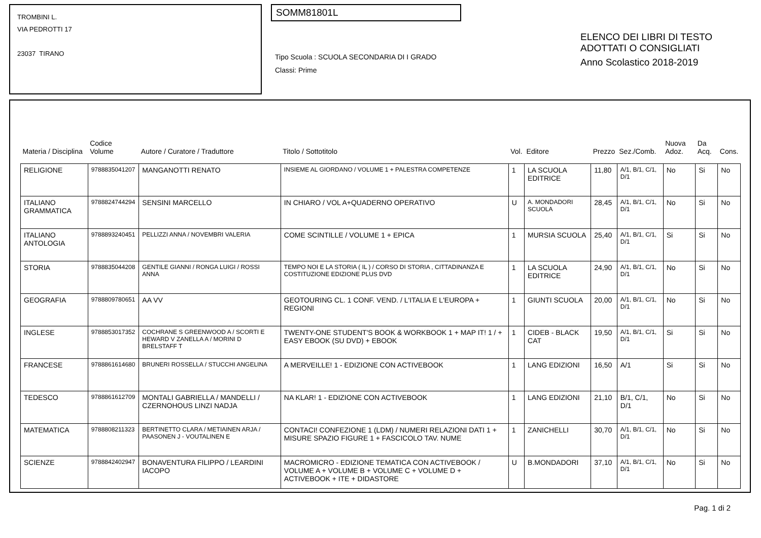TROMBINI L.
VIA PEDROTTI 17
23037 TIRANO
SOMM81801L
Tipo Scuola : SCUOLA SECONDARIA DI I GRADO
Classi: Prime
ELENCO DEI LIBRI DI TESTO
ADOTTATI O CONSIGLIATI
Anno Scolastico 2018-2019
| Materia / Disciplina | Codice Volume | Autore / Curatore / Traduttore | Titolo / Sottotitolo | Vol. | Editore | Prezzo | Sez./Comb. | Nuova Adoz. | Da Acq. | Cons. |
| --- | --- | --- | --- | --- | --- | --- | --- | --- | --- | --- |
| RELIGIONE | 9788835041207 | MANGANOTTI RENATO | INSIEME AL GIORDANO / VOLUME 1 + PALESTRA COMPETENZE | 1 | LA SCUOLA EDITRICE | 11,80 | A/1, B/1, C/1, D/1 | No | Si | No |
| ITALIANO GRAMMATICA | 9788824744294 | SENSINI MARCELLO | IN CHIARO / VOL A+QUADERNO OPERATIVO | U | A. MONDADORI SCUOLA | 28,45 | A/1, B/1, C/1, D/1 | No | Si | No |
| ITALIANO ANTOLOGIA | 9788893240451 | PELLIZZI ANNA / NOVEMBRI VALERIA | COME SCINTILLE / VOLUME 1 + EPICA | 1 | MURSIA SCUOLA | 25,40 | A/1, B/1, C/1, D/1 | Si | Si | No |
| STORIA | 9788835044208 | GENTILE GIANNI / RONGA LUIGI / ROSSI ANNA | TEMPO NOI E LA STORIA ( IL ) / CORSO DI STORIA , CITTADINANZA E COSTITUZIONE EDIZIONE PLUS DVD | 1 | LA SCUOLA EDITRICE | 24,90 | A/1, B/1, C/1, D/1 | No | Si | No |
| GEOGRAFIA | 9788809780651 | AA VV | GEOTOURING CL. 1 CONF. VEND. / L'ITALIA E L'EUROPA + REGIONI | 1 | GIUNTI SCUOLA | 20,00 | A/1, B/1, C/1, D/1 | No | Si | No |
| INGLESE | 9788853017352 | COCHRANE S GREENWOOD A / SCORTI E HEWARD V ZANELLA A / MORINI D BRELSTAFF T | TWENTY-ONE STUDENT'S BOOK & WORKBOOK 1 + MAP IT! 1 / + EASY EBOOK (SU DVD) + EBOOK | 1 | CIDEB - BLACK CAT | 19,50 | A/1, B/1, C/1, D/1 | Si | Si | No |
| FRANCESE | 9788861614680 | BRUNERI ROSSELLA / STUCCHI ANGELINA | A MERVEILLE! 1 - EDIZIONE CON ACTIVEBOOK | 1 | LANG EDIZIONI | 16,50 | A/1 | Si | Si | No |
| TEDESCO | 9788861612709 | MONTALI GABRIELLA / MANDELLI / CZERNOHOUS LINZI NADJA | NA KLAR! 1 - EDIZIONE CON ACTIVEBOOK | 1 | LANG EDIZIONI | 21,10 | B/1, C/1, D/1 | No | Si | No |
| MATEMATICA | 9788808211323 | BERTINETTO CLARA / METIAINEN ARJA / PAASONEN J - VOUTALINEN E | CONTACI! CONFEZIONE 1 (LDM) / NUMERI RELAZIONI DATI 1 + MISURE SPAZIO FIGURE 1 + FASCICOLO TAV. NUME | 1 | ZANICHELLI | 30,70 | A/1, B/1, C/1, D/1 | No | Si | No |
| SCIENZE | 9788842402947 | BONAVENTURA FILIPPO / LEARDINI IACOPO | MACROMICRO - EDIZIONE TEMATICA CON ACTIVEBOOK / VOLUME A + VOLUME B + VOLUME C + VOLUME D + ACTIVEBOOK + ITE + DIDASTORE | U | B.MONDADORI | 37,10 | A/1, B/1, C/1, D/1 | No | Si | No |
Pag. 1 di 2